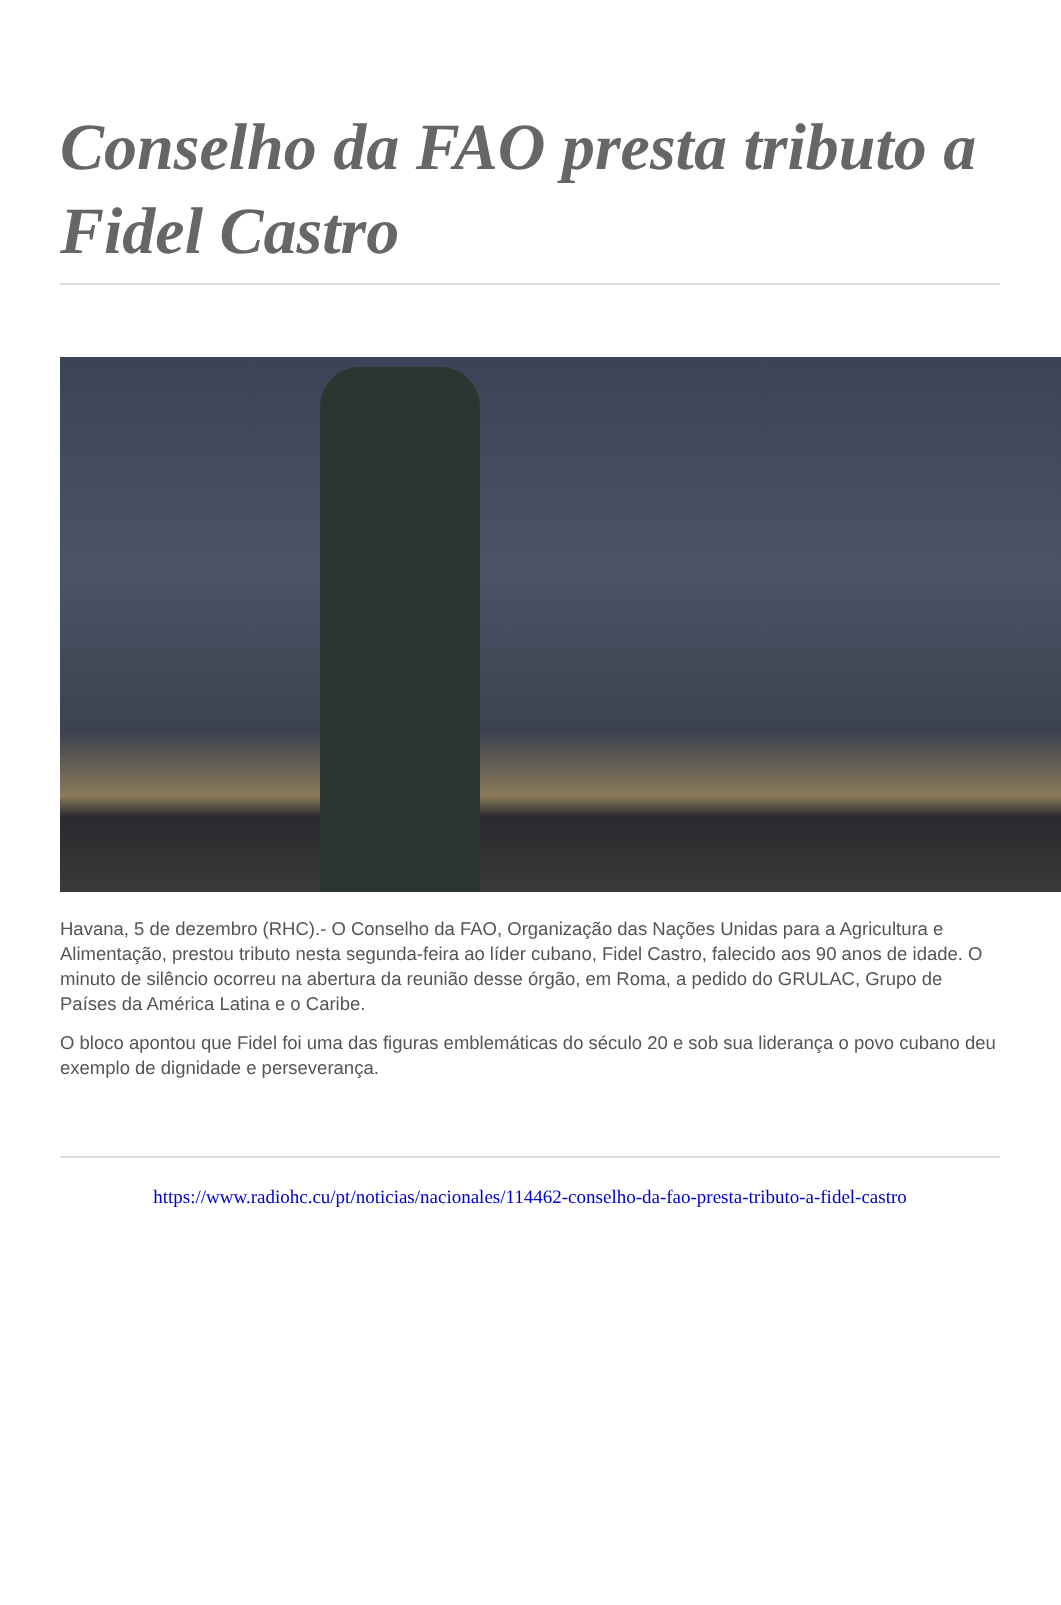Conselho da FAO presta tributo a Fidel Castro
Havana, 5 de dezembro (RHC).- O Conselho da FAO, Organização das Nações Unidas para a Agricultura e Alimentação, prestou tributo nesta segunda-feira ao líder cubano, Fidel Castro, falecido aos 90 anos de idade. O minuto de silêncio ocorreu na abertura da reunião desse órgão, em Roma, a pedido do GRULAC, Grupo de Países da América Latina e o Caribe.
O bloco apontou que Fidel foi uma das figuras emblemáticas do século 20 e sob sua liderança o povo cubano deu exemplo de dignidade e perseverança.
https://www.radiohc.cu/pt/noticias/nacionales/114462-conselho-da-fao-presta-tributo-a-fidel-castro